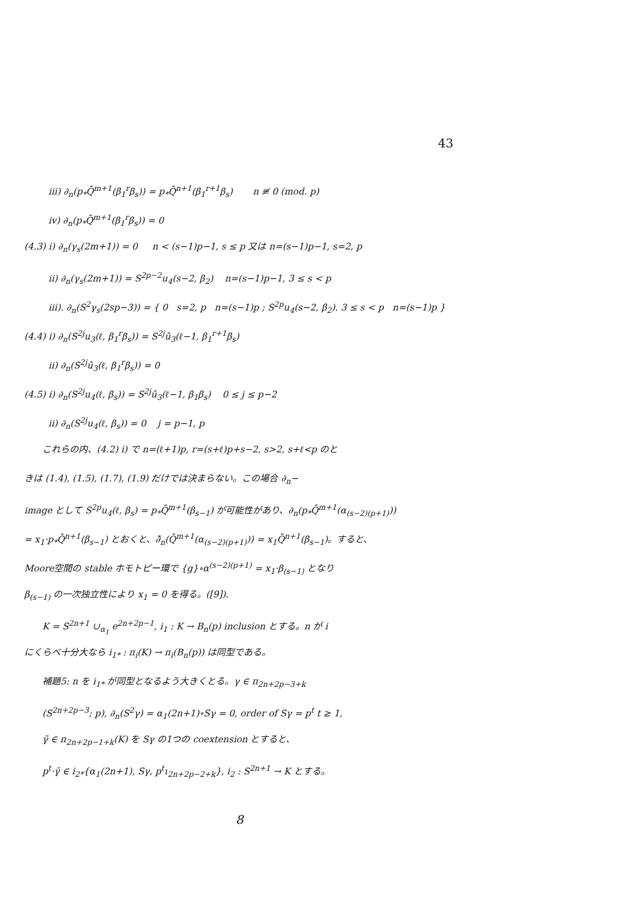43
iii) ∂<sub>n</sub>(p<sub>*</sub>Q̄<sup>m+1</sup>(β<sub>1</sub><sup>r</sup>β<sub>s</sub>)) = p<sub>*</sub>Q̄<sup>n+1</sup>(β<sub>1</sub><sup>r+1</sup>β<sub>s</sub>) n ≢ 0 (mod. p)
iv) ∂<sub>n</sub>(p<sub>*</sub>Q̄<sup>m+1</sup>(β<sub>1</sub><sup>r</sup>β<sub>s</sub>)) = 0
(4.3) i) ∂<sub>n</sub>(γ<sub>s</sub>(2m+1)) = 0 n < (s−1)p−1, s ≤ p 又は n=(s−1)p−1, s=2, p
ii) ∂<sub>n</sub>(γ<sub>s</sub>(2m+1)) = S<sup>2p−2</sup>u<sub>4</sub>(s−2, β<sub>2</sub>) n=(s−1)p−1, 3 ≤ s < p
iii). ∂<sub>n</sub>(S<sup>2</sup>γ<sub>s</sub>(2sp−3)) = { 0 s=2, p n=(s−1)p ; S<sup>2p</sup>u<sub>4</sub>(s−2, β<sub>2</sub>). 3 ≤ s < p n=(s−1)p }
(4.4) i) ∂<sub>n</sub>(S<sup>2j</sup>u<sub>3</sub>(ℓ, β<sub>1</sub><sup>r</sup>β<sub>s</sub>)) = S<sup>2j</sup>ū<sub>3</sub>(ℓ−1, β<sub>1</sub><sup>r+1</sup>β<sub>s</sub>)
ii) ∂<sub>n</sub>(S<sup>2j</sup>ū<sub>3</sub>(ℓ, β<sub>1</sub><sup>r</sup>β<sub>s</sub>)) = 0
(4.5) i) ∂<sub>n</sub>(S<sup>2j</sup>u<sub>4</sub>(ℓ, β<sub>s</sub>)) = S<sup>2j</sup>ū<sub>3</sub>(ℓ−1, β<sub>1</sub>β<sub>s</sub>) 0 ≤ j ≤ p−2
ii) ∂<sub>n</sub>(S<sup>2j</sup>u<sub>4</sub>(ℓ, β<sub>s</sub>)) = 0 j = p−1, p
これらの内、(4.2) i) で n=(ℓ+1)p, r=(s+ℓ)p+s−2, s>2, s+ℓ<p のと
きは (1.4), (1.5), (1.7), (1.9) だけでは決まらない。この場合 ∂<sub>n</sub>−
image として S<sup>2p</sup>u<sub>4</sub>(ℓ, β<sub>s</sub>) = p<sub>*</sub>Q̄<sup>m+1</sup>(β<sub>s−1</sub>) が可能性があり、∂<sub>n</sub>(p<sub>*</sub>Q̄<sup>m+1</sup>(α<sub>(s−2)(p+1)</sub>))
= x<sub>1</sub>·p<sub>*</sub>Q̄<sup>n+1</sup>(β<sub>s−1</sub>) とおくと、∂̄<sub>n</sub>(Q̄<sup>m+1</sup>(α<sub>(s−2)(p+1)</sub>)) = x<sub>1</sub>Q̄<sup>n+1</sup>(β<sub>s−1</sub>)。すると、
Moore空間の stable ホモトピー環で {g}∘α<sup>(s−2)(p+1)</sup> = x<sub>1</sub>·β<sub>(s−1)</sub> となり
β<sub>(s−1)</sub> の一次独立性により x<sub>1</sub> = 0 を得る。([9]).
K = S<sup>2n+1</sup> ∪<sub>α<sub>1</sub></sub> e<sup>2n+2p−1</sup>, i<sub>1</sub> : K → B<sub>n</sub>(p) inclusion とする。n が i
にくらべ十分大なら i<sub>1*</sub> : π<sub>i</sub>(K) → π<sub>i</sub>(B<sub>n</sub>(p)) は同型である。
補題5: n を i<sub>1*</sub> が同型となるよう大きくとる。γ ∈ π<sub>2n+2p−3+k</sub>
(S<sup>2n+2p−3</sup>; p), ∂<sub>n</sub>(S<sup>2</sup>γ) = α<sub>1</sub>(2n+1)∘Sγ = 0, order of Sγ = p<sup>t</sup> t ≥ 1,
γ̃ ∈ π<sub>2n+2p−1+k</sub>(K) を Sγ の1つの coextension とすると、
p<sup>t</sup>·γ̃ ∈ i<sub>2*</sub>{α<sub>1</sub>(2n+1), Sγ, p<sup>t</sup>ι<sub>2n+2p−2+k</sub>}, i<sub>2</sub> : S<sup>2n+1</sup> → K とする。
8